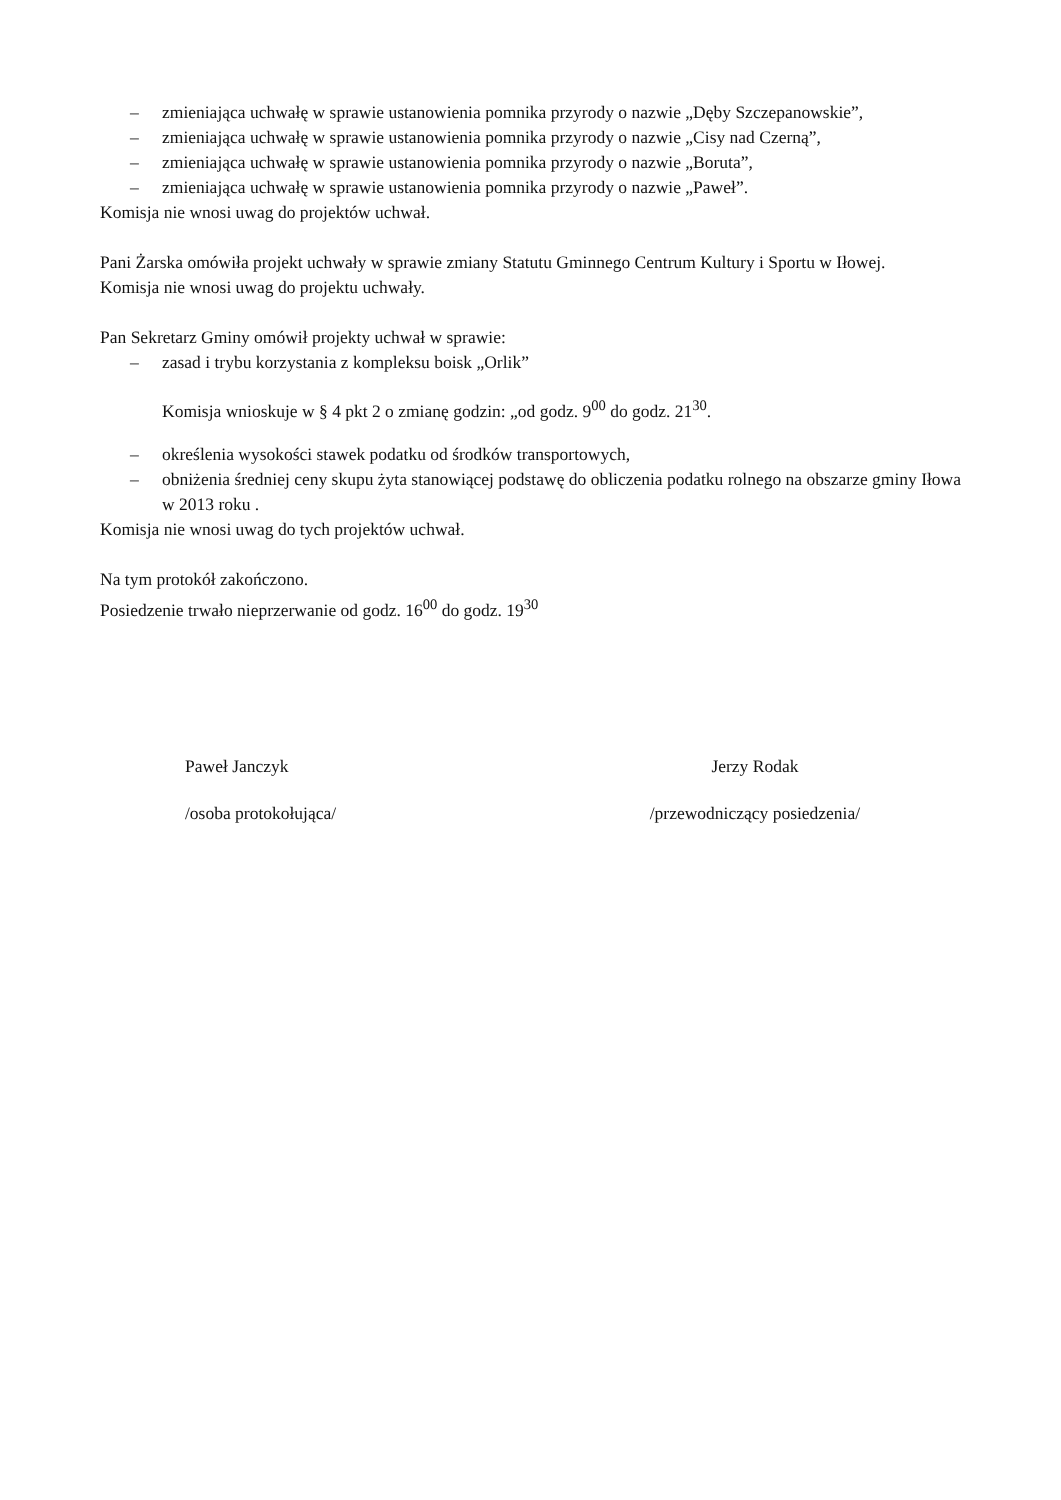– zmieniająca uchwałę w sprawie ustanowienia pomnika przyrody o nazwie „Dęby Szczepanowskie”,
– zmieniająca uchwałę w sprawie ustanowienia pomnika przyrody o nazwie „Cisy nad Czerną”,
– zmieniająca uchwałę w sprawie ustanowienia pomnika przyrody o nazwie „Boruta”,
– zmieniająca uchwałę w sprawie ustanowienia pomnika przyrody o nazwie „Paweł”.
Komisja nie wnosi uwag do projektów uchwał.
Pani Żarska omówiła projekt uchwały w sprawie zmiany Statutu Gminnego Centrum Kultury i Sportu w Iłowej.
Komisja nie wnosi uwag do projektu uchwały.
Pan Sekretarz Gminy omówił projekty uchwał w sprawie:
– zasad i trybu korzystania z kompleksu boisk „Orlik”
Komisja wnioskuje w § 4 pkt 2 o zmianę godzin: „od godz. 9<sup>00</sup> do godz. 21<sup>30</sup>.
– określenia wysokości stawek podatku od środków transportowych,
– obniżenia średniej ceny skupu żyta stanowiącej podstawę do obliczenia podatku rolnego na obszarze gminy Iłowa w 2013 roku .
Komisja nie wnosi uwag do tych projektów uchwał.
Na tym protokół zakończono.
Posiedzenie trwało nieprzerwanie od godz. 16<sup>00</sup> do godz. 19<sup>30</sup>
Paweł Janczyk
/osoba protokołująca/
Jerzy Rodak
/przewodniczący posiedzenia/